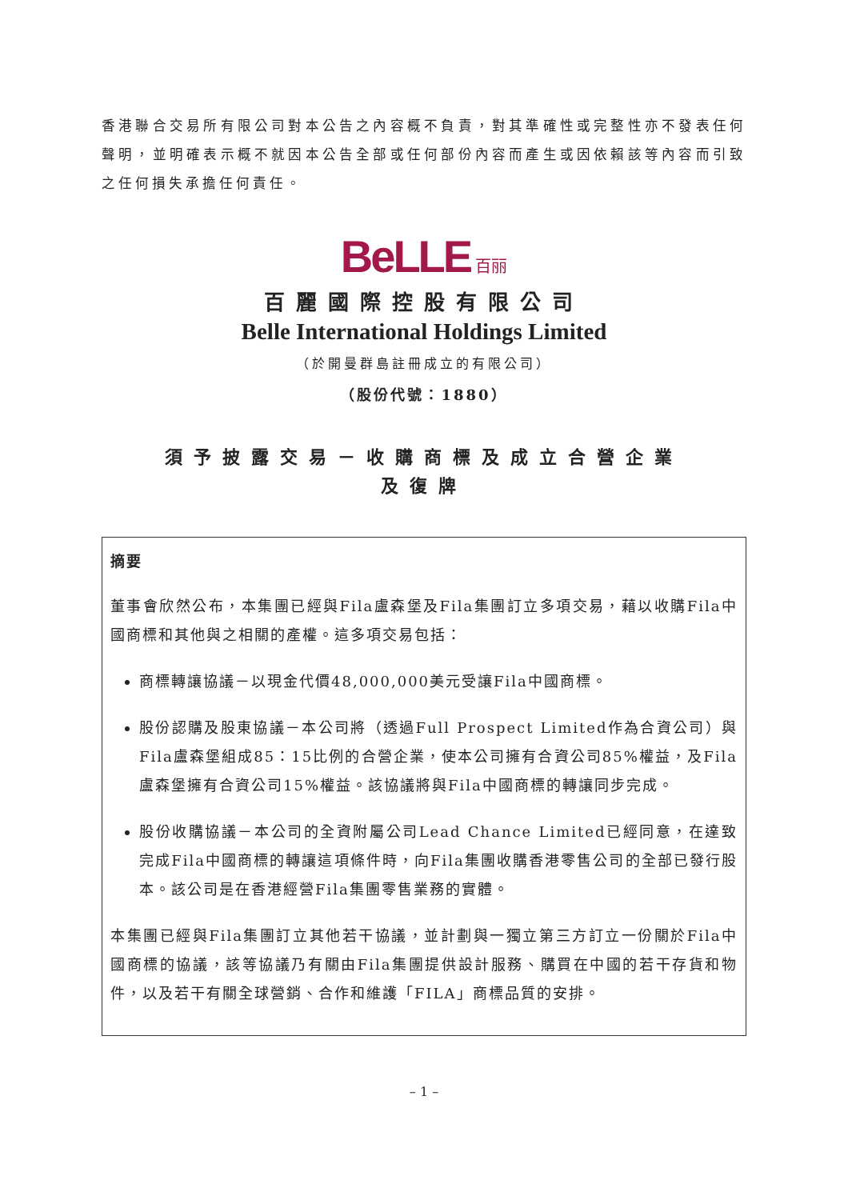香港聯合交易所有限公司對本公告之內容概不負責，對其準確性或完整性亦不發表任何聲明，並明確表示概不就因本公告全部或任何部份內容而產生或因依賴該等內容而引致之任何損失承擔任何責任。
BeLLE 百丽
百麗國際控股有限公司
Belle International Holdings Limited
（於開曼群島註冊成立的有限公司）
（股份代號：1880）
須予披露交易－收購商標及成立合營企業
及復牌
摘要
董事會欣然公布，本集團已經與Fila盧森堡及Fila集團訂立多項交易，藉以收購Fila中國商標和其他與之相關的產權。這多項交易包括：
商標轉讓協議－以現金代價48,000,000美元受讓Fila中國商標。
股份認購及股東協議－本公司將（透過Full Prospect Limited作為合資公司）與Fila盧森堡組成85：15比例的合營企業，使本公司擁有合資公司85%權益，及Fila盧森堡擁有合資公司15%權益。該協議將與Fila中國商標的轉讓同步完成。
股份收購協議－本公司的全資附屬公司Lead Chance Limited已經同意，在達致完成Fila中國商標的轉讓這項條件時，向Fila集團收購香港零售公司的全部已發行股本。該公司是在香港經營Fila集團零售業務的實體。
本集團已經與Fila集團訂立其他若干協議，並計劃與一獨立第三方訂立一份關於Fila中國商標的協議，該等協議乃有關由Fila集團提供設計服務、購買在中國的若干存貨和物件，以及若干有關全球營銷、合作和維護「FILA」商標品質的安排。
– 1 –